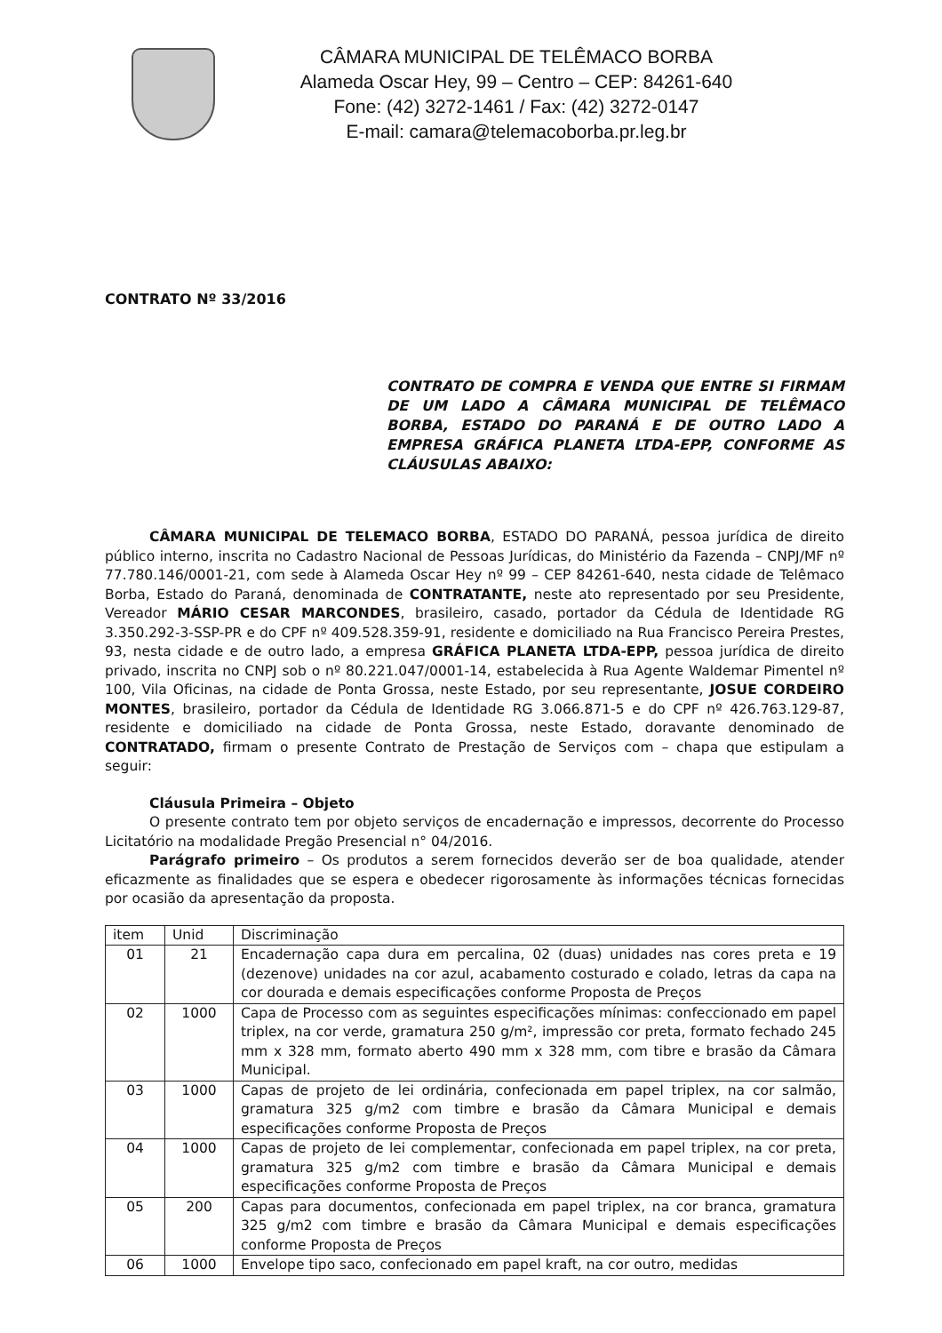CÂMARA MUNICIPAL DE TELÊMACO BORBA
Alameda Oscar Hey, 99 – Centro – CEP: 84261-640
Fone: (42) 3272-1461 / Fax: (42) 3272-0147
E-mail: camara@telemacoborba.pr.leg.br
CONTRATO Nº 33/2016
CONTRATO DE COMPRA E VENDA QUE ENTRE SI FIRMAM DE UM LADO A CÂMARA MUNICIPAL DE TELÊMACO BORBA, ESTADO DO PARANÁ E DE OUTRO LADO A EMPRESA GRÁFICA PLANETA LTDA-EPP, CONFORME AS CLÁUSULAS ABAIXO:
CÂMARA MUNICIPAL DE TELEMACO BORBA, ESTADO DO PARANÁ, pessoa jurídica de direito público interno, inscrita no Cadastro Nacional de Pessoas Jurídicas, do Ministério da Fazenda – CNPJ/MF nº 77.780.146/0001-21, com sede à Alameda Oscar Hey nº 99 – CEP 84261-640, nesta cidade de Telêmaco Borba, Estado do Paraná, denominada de CONTRATANTE, neste ato representado por seu Presidente, Vereador MÁRIO CESAR MARCONDES, brasileiro, casado, portador da Cédula de Identidade RG 3.350.292-3-SSP-PR e do CPF nº 409.528.359-91, residente e domiciliado na Rua Francisco Pereira Prestes, 93, nesta cidade e de outro lado, a empresa GRÁFICA PLANETA LTDA-EPP, pessoa jurídica de direito privado, inscrita no CNPJ sob o nº 80.221.047/0001-14, estabelecida à Rua Agente Waldemar Pimentel nº 100, Vila Oficinas, na cidade de Ponta Grossa, neste Estado, por seu representante, JOSUE CORDEIRO MONTES, brasileiro, portador da Cédula de Identidade RG 3.066.871-5 e do CPF nº 426.763.129-87, residente e domiciliado na cidade de Ponta Grossa, neste Estado, doravante denominado de CONTRATADO, firmam o presente Contrato de Prestação de Serviços com – chapa que estipulam a seguir:
Cláusula Primeira – Objeto
O presente contrato tem por objeto serviços de encadernação e impressos, decorrente do Processo Licitatório na modalidade Pregão Presencial n° 04/2016.
Parágrafo primeiro – Os produtos a serem fornecidos deverão ser de boa qualidade, atender eficazmente as finalidades que se espera e obedecer rigorosamente às informações técnicas fornecidas por ocasião da apresentação da proposta.
| item | Unid | Discriminação |
| --- | --- | --- |
| 01 | 21 | Encadernação capa dura em percalina, 02 (duas) unidades nas cores preta e 19 (dezenove) unidades na cor azul, acabamento costurado e colado, letras da capa na cor dourada e demais especificações conforme Proposta de Preços |
| 02 | 1000 | Capa de Processo com as seguintes especificações mínimas: confeccionado em papel triplex, na cor verde, gramatura 250 g/m², impressão cor preta, formato fechado 245 mm x 328 mm, formato aberto 490 mm x 328 mm, com tibre e brasão da Câmara Municipal. |
| 03 | 1000 | Capas de projeto de lei ordinária, confecionada em papel triplex, na cor salmão, gramatura 325 g/m2 com timbre e brasão da Câmara Municipal e demais especificações conforme Proposta de Preços |
| 04 | 1000 | Capas de projeto de lei complementar, confecionada em papel triplex, na cor preta, gramatura 325 g/m2 com timbre e brasão da Câmara Municipal e demais especificações conforme Proposta de Preços |
| 05 | 200 | Capas para documentos, confecionada em papel triplex, na cor branca, gramatura 325 g/m2 com timbre e brasão da Câmara Municipal e demais especificações conforme Proposta de Preços |
| 06 | 1000 | Envelope tipo saco, confecionado em papel kraft, na cor outro, medidas |